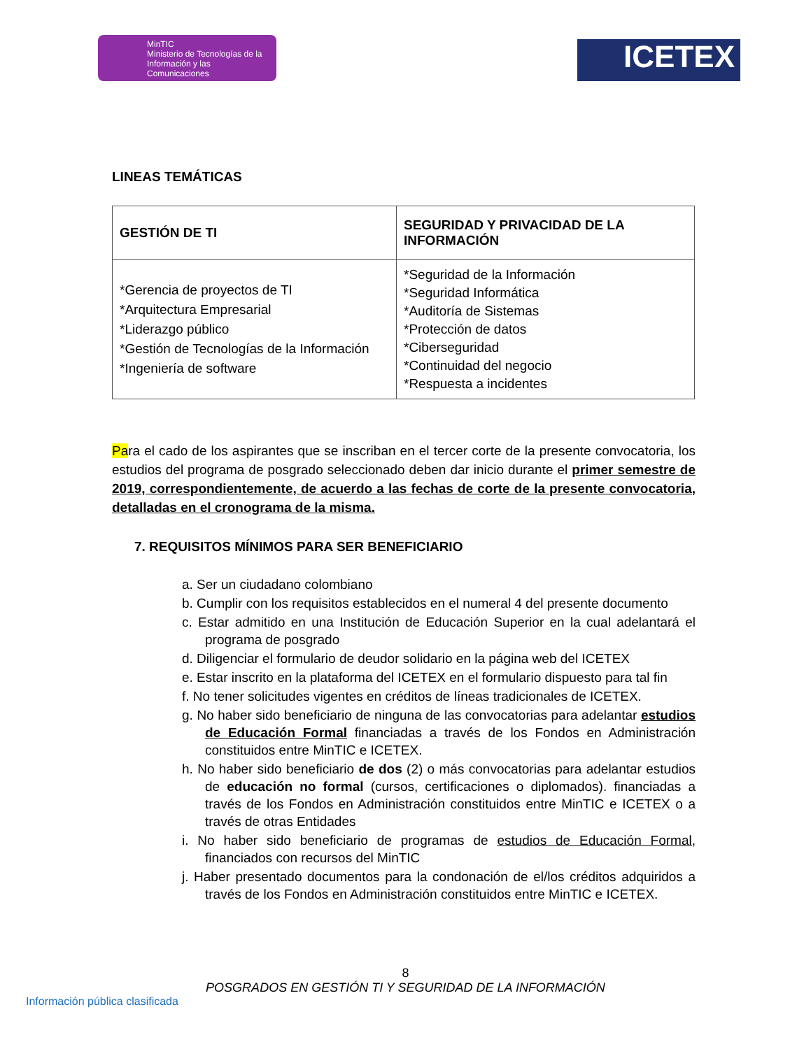MinTIC
Ministerio de Tecnologías de la Información y las Comunicaciones
ICETEX
LINEAS TEMÁTICAS
| GESTIÓN DE TI | SEGURIDAD Y PRIVACIDAD DE LA INFORMACIÓN |
| --- | --- |
| *Gerencia de proyectos de TI *Arquitectura Empresarial *Liderazgo público *Gestión de Tecnologías de la Información *Ingeniería de software | *Seguridad de la Información *Seguridad Informática *Auditoría de Sistemas *Protección de datos *Ciberseguridad *Continuidad del negocio *Respuesta a incidentes |
Para el cado de los aspirantes que se inscriban en el tercer corte de la presente convocatoria, los estudios del programa de posgrado seleccionado deben dar inicio durante el primer semestre de 2019, correspondientemente, de acuerdo a las fechas de corte de la presente convocatoria, detalladas en el cronograma de la misma.
7. REQUISITOS MÍNIMOS PARA SER BENEFICIARIO
a. Ser un ciudadano colombiano
b. Cumplir con los requisitos establecidos en el numeral 4 del presente documento
c. Estar admitido en una Institución de Educación Superior en la cual adelantará el programa de posgrado
d. Diligenciar el formulario de deudor solidario en la página web del ICETEX
e. Estar inscrito en la plataforma del ICETEX en el formulario dispuesto para tal fin
f. No tener solicitudes vigentes en créditos de líneas tradicionales de ICETEX.
g. No haber sido beneficiario de ninguna de las convocatorias para adelantar estudios de Educación Formal financiadas a través de los Fondos en Administración constituidos entre MinTIC e ICETEX.
h. No haber sido beneficiario de dos (2) o más convocatorias para adelantar estudios de educación no formal (cursos, certificaciones o diplomados). financiadas a través de los Fondos en Administración constituidos entre MinTIC e ICETEX o a través de otras Entidades
i. No haber sido beneficiario de programas de estudios de Educación Formal, financiados con recursos del MinTIC
j. Haber presentado documentos para la condonación de el/los créditos adquiridos a través de los Fondos en Administración constituidos entre MinTIC e ICETEX.
8
POSGRADOS EN GESTIÓN TI Y SEGURIDAD DE LA INFORMACIÓN
Información pública clasificada